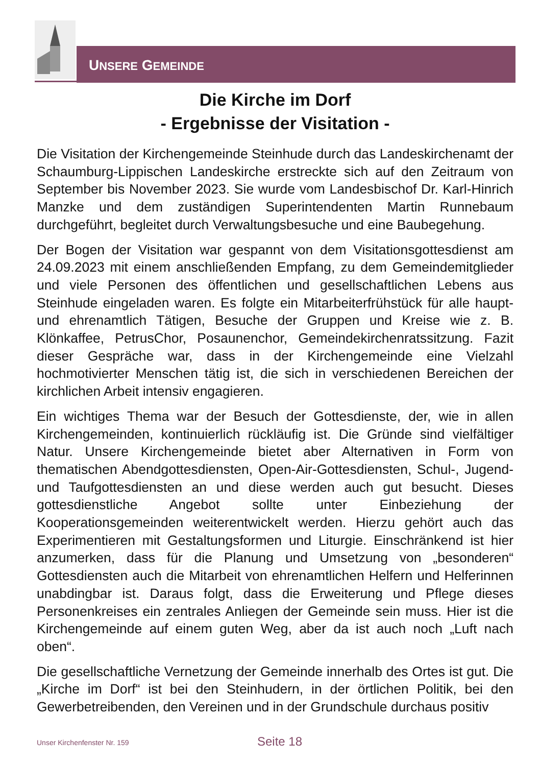UNSERE GEMEINDE
Die Kirche im Dorf
- Ergebnisse der Visitation -
Die Visitation der Kirchengemeinde Steinhude durch das Landeskirchenamt der Schaumburg-Lippischen Landeskirche erstreckte sich auf den Zeitraum von September bis November 2023. Sie wurde vom Landesbischof Dr. Karl-Hinrich Manzke und dem zuständigen Superintendenten Martin Runnebaum durchgeführt, begleitet durch Verwaltungsbesuche und eine Baubegehung.
Der Bogen der Visitation war gespannt von dem Visitationsgottesdienst am 24.09.2023 mit einem anschließenden Empfang, zu dem Gemeindemitglieder und viele Personen des öffentlichen und gesellschaftlichen Lebens aus Steinhude eingeladen waren. Es folgte ein Mitarbeiterfrühstück für alle haupt- und ehrenamtlich Tätigen, Besuche der Gruppen und Kreise wie z. B. Klönkaffee, PetrusChor, Posaunenchor, Gemeindekirchenratssitzung. Fazit dieser Gespräche war, dass in der Kirchengemeinde eine Vielzahl hochmotivierter Menschen tätig ist, die sich in verschiedenen Bereichen der kirchlichen Arbeit intensiv engagieren.
Ein wichtiges Thema war der Besuch der Gottesdienste, der, wie in allen Kirchengemeinden, kontinuierlich rückläufig ist. Die Gründe sind vielfältiger Natur. Unsere Kirchengemeinde bietet aber Alternativen in Form von thematischen Abendgottesdiensten, Open-Air-Gottesdiensten, Schul-, Jugend- und Taufgottesdiensten an und diese werden auch gut besucht. Dieses gottesdienstliche Angebot sollte unter Einbeziehung der Kooperationsgemeinden weiterentwickelt werden. Hierzu gehört auch das Experimentieren mit Gestaltungsformen und Liturgie. Einschränkend ist hier anzumerken, dass für die Planung und Umsetzung von „besonderen“ Gottesdiensten auch die Mitarbeit von ehrenamtlichen Helfern und Helferinnen unabdingbar ist. Daraus folgt, dass die Erweiterung und Pflege dieses Personenkreises ein zentrales Anliegen der Gemeinde sein muss. Hier ist die Kirchengemeinde auf einem guten Weg, aber da ist auch noch „Luft nach oben“.
Die gesellschaftliche Vernetzung der Gemeinde innerhalb des Ortes ist gut. Die „Kirche im Dorf“ ist bei den Steinhudern, in der örtlichen Politik, bei den Gewerbetreibenden, den Vereinen und in der Grundschule durchaus positiv
Unser Kirchenfenster Nr. 159 Seite 18